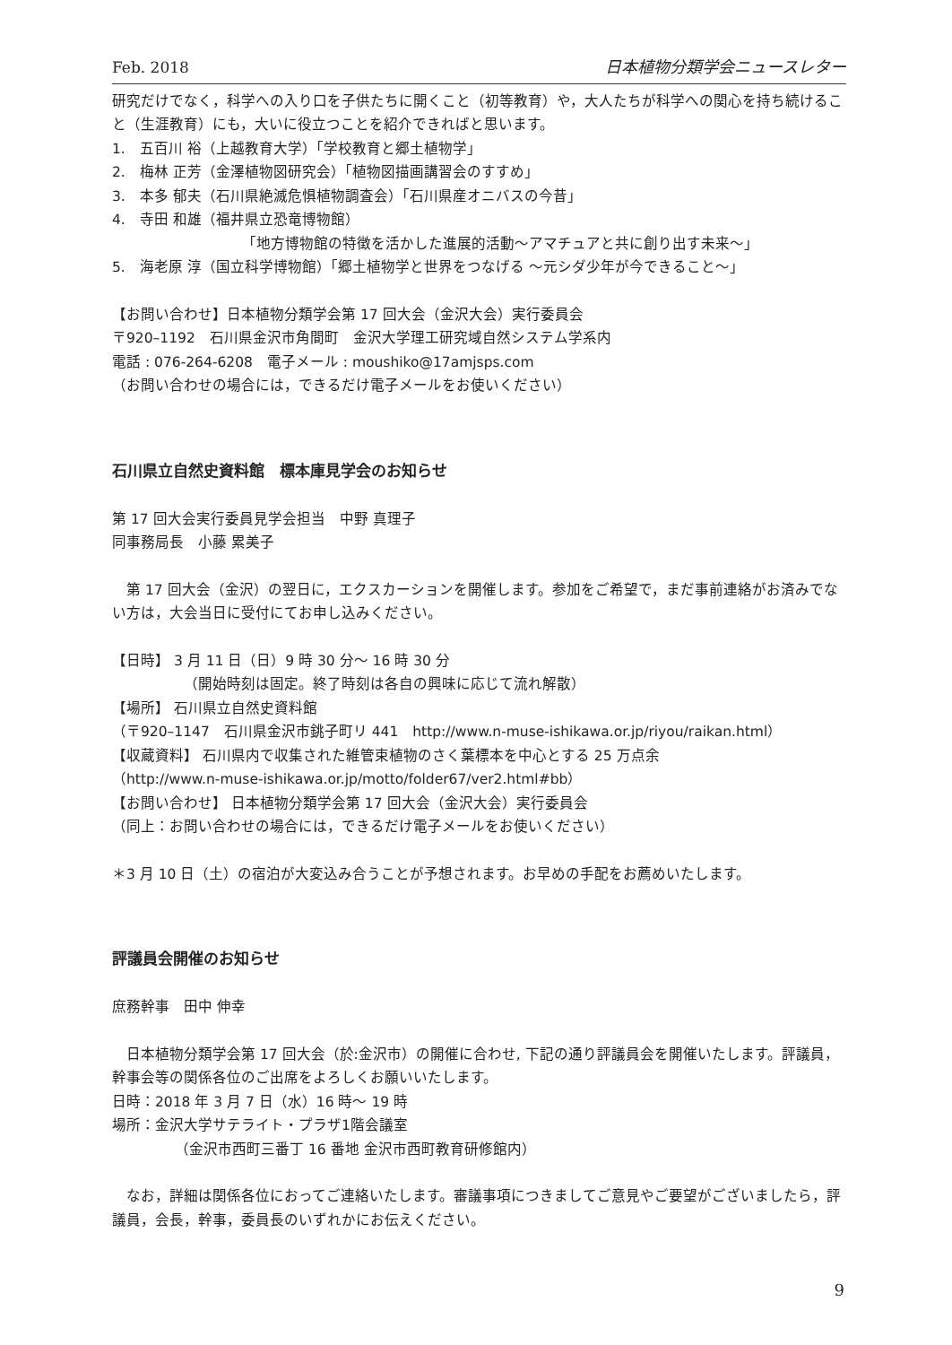Feb. 2018 日本植物分類学会ニュースレター
研究だけでなく，科学への入り口を子供たちに開くこと（初等教育）や，大人たちが科学への関心を持ち続けること（生涯教育）にも，大いに役立つことを紹介できればと思います。
1.　五百川 裕（上越教育大学）「学校教育と郷土植物学」
2.　梅林 正芳（金澤植物図研究会）「植物図描画講習会のすすめ」
3.　本多 郁夫（石川県絶滅危惧植物調査会）「石川県産オニバスの今昔」
4.　寺田 和雄（福井県立恐竜博物館）
「地方博物館の特徴を活かした進展的活動〜アマチュアと共に創り出す未来〜」
5.　海老原 淳（国立科学博物館）「郷土植物学と世界をつなげる 〜元シダ少年が今できること〜」
【お問い合わせ】日本植物分類学会第 17 回大会（金沢大会）実行委員会
〒920–1192　石川県金沢市角間町　金沢大学理工研究域自然システム学系内
電話 : 076-264-6208　電子メール : moushiko@17amjsps.com
（お問い合わせの場合には，できるだけ電子メールをお使いください）
石川県立自然史資料館　標本庫見学会のお知らせ
第 17 回大会実行委員見学会担当　中野 真理子
同事務局長　小藤 累美子
　第 17 回大会（金沢）の翌日に，エクスカーションを開催します。参加をご希望で，まだ事前連絡がお済みでない方は，大会当日に受付にてお申し込みください。
【日時】 3 月 11 日（日）9 時 30 分〜 16 時 30 分
（開始時刻は固定。終了時刻は各自の興味に応じて流れ解散）
【場所】 石川県立自然史資料館
（〒920–1147　石川県金沢市銚子町リ 441　http://www.n-muse-ishikawa.or.jp/riyou/raikan.html）
【収蔵資料】 石川県内で収集された維管束植物のさく葉標本を中心とする 25 万点余
（http://www.n-muse-ishikawa.or.jp/motto/folder67/ver2.html#bb）
【お問い合わせ】 日本植物分類学会第 17 回大会（金沢大会）実行委員会
（同上：お問い合わせの場合には，できるだけ電子メールをお使いください）
＊3 月 10 日（土）の宿泊が大変込み合うことが予想されます。お早めの手配をお薦めいたします。
評議員会開催のお知らせ
庶務幹事　田中 伸幸
　日本植物分類学会第 17 回大会（於:金沢市）の開催に合わせ, 下記の通り評議員会を開催いたします。評議員，幹事会等の関係各位のご出席をよろしくお願いいたします。
日時：2018 年 3 月 7 日（水）16 時〜 19 時
場所：金沢大学サテライト・プラザ1階会議室
（金沢市西町三番丁 16 番地 金沢市西町教育研修館内）
　なお，詳細は関係各位におってご連絡いたします。審議事項につきましてご意見やご要望がございましたら，評議員，会長，幹事，委員長のいずれかにお伝えください。
9